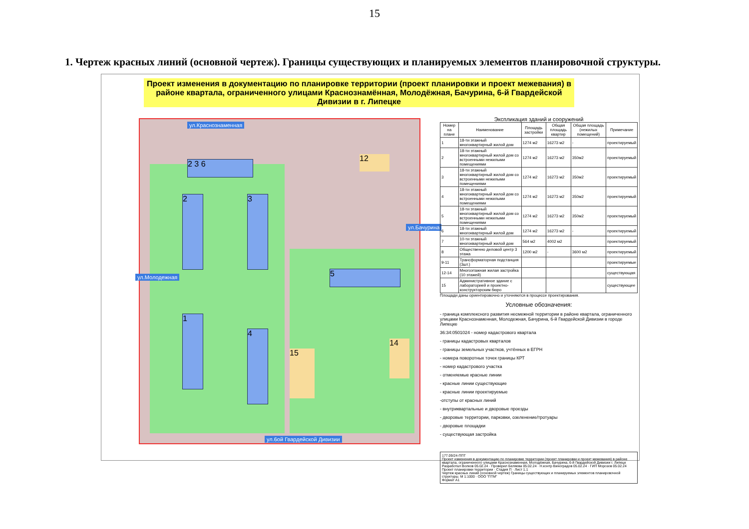15
1. Чертеж красных линий (основной чертеж). Границы существующих и планируемых элементов планировочной структуры.
Проект изменения в документацию по планировке территории (проект планировки и проект межевания) в районе квартала, ограниченного улицами Краснознамённая, Молодёжная, Бачурина, 6-й Гвардейской Дивизии в г. Липецке
2 3 6
2 3
1
4
5
12
15
14
ул.Краснознаменная
ул.6ой Гвардейской Дивизии
ул.Молодежная
ул.Бачурина
Экспликация зданий и сооружений
| Номер на плане | Наименование | Площадь застройки | Общая площадь квартир | Общая площадь (нежилых помещений) | Примечание |
| --- | --- | --- | --- | --- | --- |
| 1 | 18-ти этажный многоквартирный жилой дом | 1274 м2 | 16273 м2 | - | проектируемый |
| 2 | 18-ти этажный многоквартирный жилой дом со встроенными нежилыми помещениями | 1274 м2 | 16273 м2 | 350м2 | проектируемый |
| 3 | 18-ти этажный многоквартирный жилой дом со встроенными нежилыми помещениями | 1274 м2 | 16273 м2 | 350м2 | проектируемый |
| 4 | 18-ти этажный многоквартирный жилой дом со встроенными нежилыми помещениями | 1274 м2 | 16273 м2 | 350м2 | проектируемый |
| 5 | 18-ти этажный многоквартирный жилой дом со встроенными нежилыми помещениями | 1274 м2 | 16273 м2 | 350м2 | проектируемый |
| 6 | 18-ти этажный многоквартирный жилой дом | 1274 м2 | 16273 м2 | - | проектируемый |
| 7 | 10-ти этажный многоквартирный жилой дом | 564 м2 | 4002 м2 | | проектируемый |
| 8 | Общественно деловой центр 3 этажа | 1200 м2 | - | 3600 м2 | проектируемый |
| 9-11 | Трансформаторная подстанция (3шт.) | | | | проектируемые |
| 12-14 | Многоэтажная жилая застройка (10 этажей) | | | | существующая |
| 15 | Административное здание с лабораторией и проектно-конструкторским бюро | | | | существующее |
Площади даны ориентировочно и уточняются в процессе проектирования.
Условные обозначения:
- граница комплексного развития несмежной территории в районе квартала, ограниченного улицами Краснознаменная, Молодежная, Бачурина, 6-й Гвардейской Дивизии в городе Липецке
36:34:0501024 - номер кадастрового квартала
- границы кадастровых кварталов
- границы земельных участков, учтённых в ЕГРН
- номера поворотных точек границы КРТ
- номер кадастрового участка
- отменяемые красные линии
- красные линии существующие
- красные линии проектируемые
-отступы от красных линий
- внутриквартальные и дворовые проезды
- дворовые территории, парковки, озеленение/тротуары
- дворовые площадки
- существующая застройка
177.09/24-ППТ
Проект изменения в документацию по планировке территории (проект планировки и проект межевания) в районе квартала, ограниченного улицами Краснознаменная, Молодёжная, Бачурина, 6-й Гвардейской Дивизии г. Липецк
Разработал Волков 05.02.24 · Проверил Беляева 05.02.24 · Н.контр Виноградов 05.02.24 · ГИП Морозов 05.02.24
Проект планировки территории · Стадия П · Лист 1.1
Чертеж красных линий (основной чертеж) Границы существующих и планируемых элементов планировочной структуры. М 1:1000 · ООО "ПТМ"
Формат А1